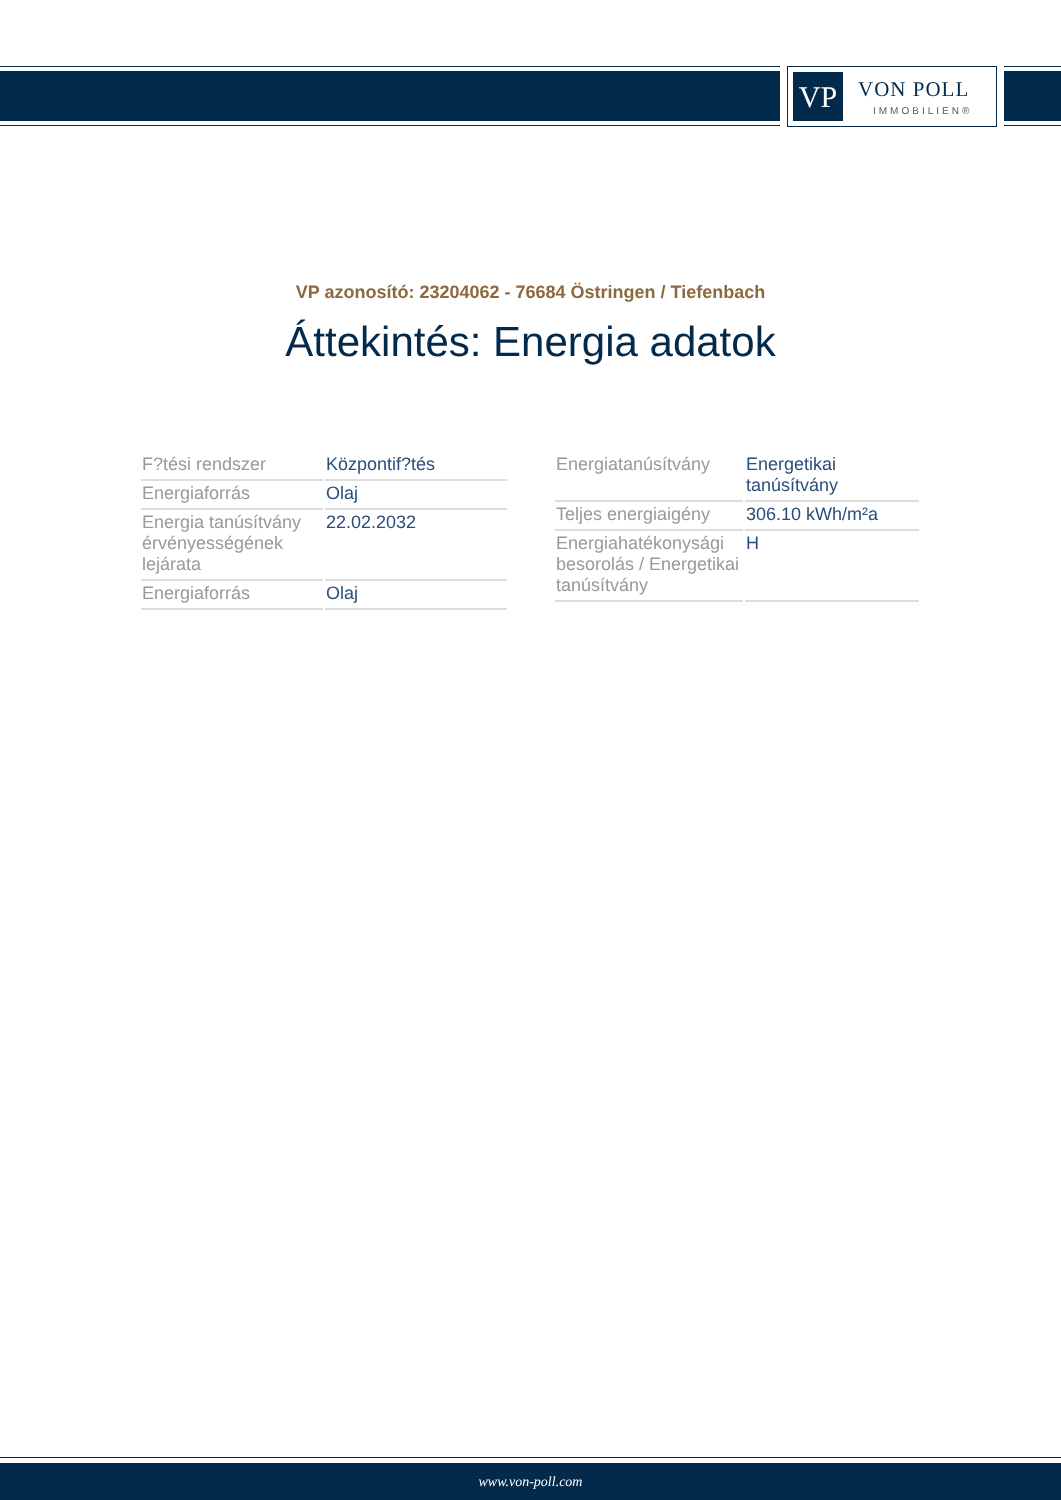VP VON POLL
IMMOBILIEN®
VP azonosító: 23204062 - 76684 Östringen / Tiefenbach
Áttekintés: Energia adatok
| F?tési rendszer | Központif?tés |
| Energiaforrás | Olaj |
| Energia tanúsítvány érvényességének lejárata | 22.02.2032 |
| Energiaforrás | Olaj |
| Energiatanúsítvány | Energetikai tanúsítvány |
| Teljes energiaigény | 306.10 kWh/m²a |
| Energiahatékonysági besorolás / Energetikai tanúsítvány | H |
www.von-poll.com